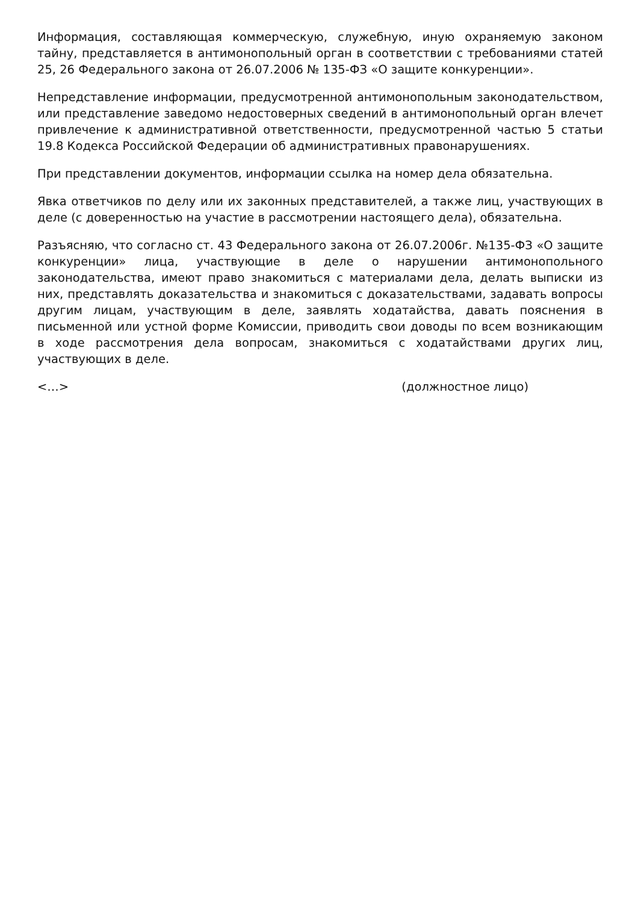Информация, составляющая коммерческую, служебную, иную охраняемую законом тайну, представляется в антимонопольный орган в соответствии с требованиями статей 25, 26 Федерального закона от 26.07.2006 № 135-ФЗ «О защите конкуренции».
Непредставление информации, предусмотренной антимонопольным законодательством, или представление заведомо недостоверных сведений в антимонопольный орган влечет привлечение к административной ответственности, предусмотренной частью 5 статьи 19.8 Кодекса Российской Федерации об административных правонарушениях.
При представлении документов, информации ссылка на номер дела обязательна.
Явка ответчиков по делу или их законных представителей, а также лиц, участвующих в деле (с доверенностью на участие в рассмотрении настоящего дела), обязательна.
Разъясняю, что согласно ст. 43 Федерального закона от 26.07.2006г. №135-ФЗ «О защите конкуренции» лица, участвующие в деле о нарушении антимонопольного законодательства, имеют право знакомиться с материалами дела, делать выписки из них, представлять доказательства и знакомиться с доказательствами, задавать вопросы другим лицам, участвующим в деле, заявлять ходатайства, давать пояснения в письменной или устной форме Комиссии, приводить свои доводы по всем возникающим в ходе рассмотрения дела вопросам, знакомиться с ходатайствами других лиц, участвующих в деле.
<…> (должностное лицо)